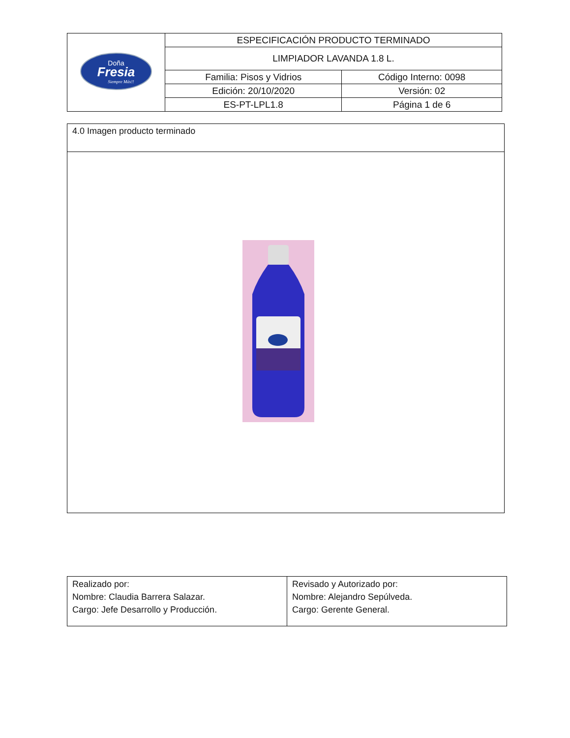| Doña Fresia Siempre Más!! | ESPECIFICACIÓN PRODUCTO TERMINADO | |
| | LIMPIADOR LAVANDA 1.8 L. | |
| | Familia: Pisos y Vidrios | Código Interno: 0098 |
| | Edición: 20/10/2020 | Versión: 02 |
| | ES-PT-LPL1.8 | Página 1 de 6 |
| 4.0 Imagen producto terminado |
| Realizado por: Nombre: Claudia Barrera Salazar. Cargo: Jefe Desarrollo y Producción. | Revisado y Autorizado por: Nombre: Alejandro Sepúlveda. Cargo: Gerente General. |